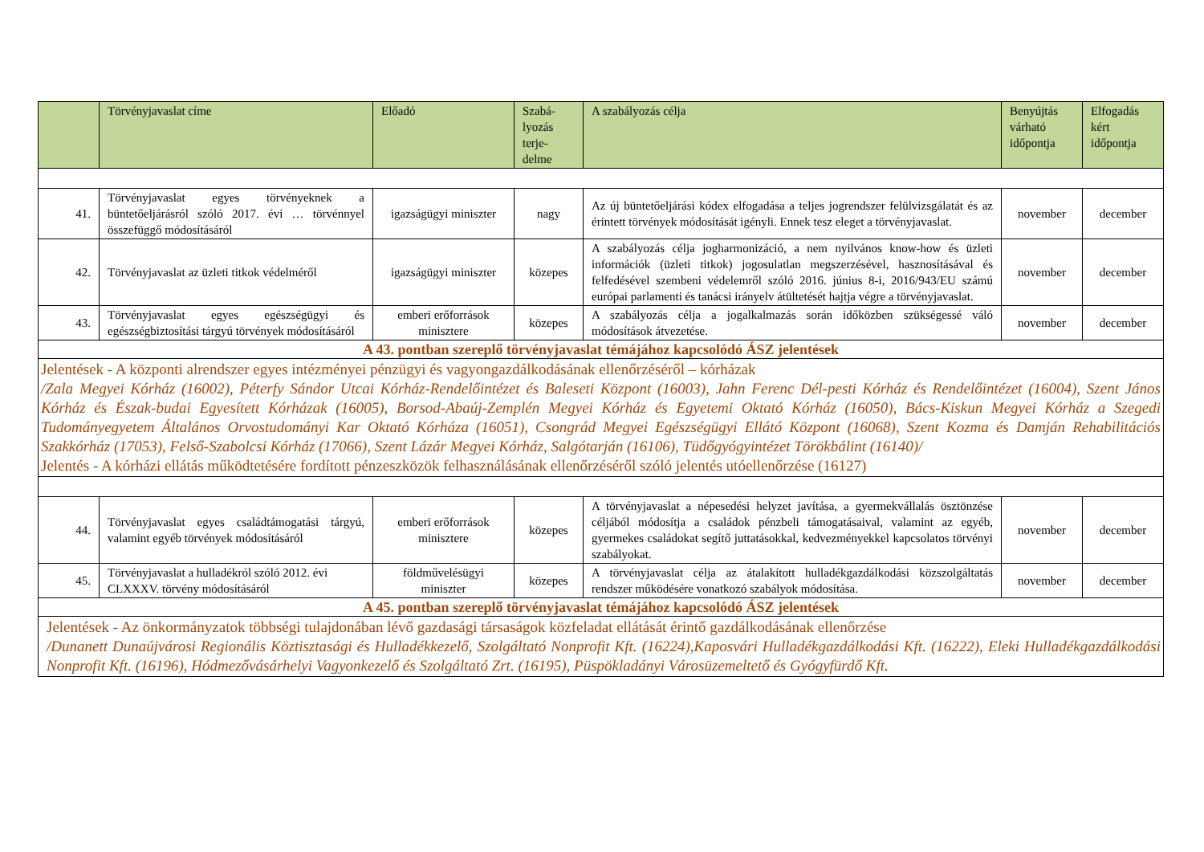| | Törvényjavaslat címe | Előadó | Szabá- lyozás terje- delme | A szabályozás célja | Benyújtás várható időpontja | Elfogadás kért időpontja |
| --- | --- | --- | --- | --- | --- | --- |
| 41. | Törvényjavaslat egyes törvényeknek a büntetőeljárásról szóló 2017. évi … törvénnyel összefüggő módosításáról | igazságügyi miniszter | nagy | Az új büntetőeljárási kódex elfogadása a teljes jogrendszer felülvizsgálatát és az érintett törvények módosítását igényli. Ennek tesz eleget a törvényjavaslat. | november | december |
| 42. | Törvényjavaslat az üzleti titkok védelméről | igazságügyi miniszter | közepes | A szabályozás célja jogharmonizáció, a nem nyilvános know-how és üzleti információk (üzleti titkok) jogosulatlan megszerzésével, hasznosításával és felfedésével szembeni védelemről szóló 2016. június 8-i, 2016/943/EU számú európai parlamenti és tanácsi irányelv átültetését hajtja végre a törvényjavaslat. | november | december |
| 43. | Törvényjavaslat egyes egészségügyi és egészségbiztosítási tárgyú törvények módosításáról | emberi erőforrások minisztere | közepes | A szabályozás célja a jogalkalmazás során időközben szükségessé váló módosítások átvezetése. | november | december |
| A 43. pontban szereplő törvényjavaslat témájához kapcsolódó ÁSZ jelentések | | | | | | |
| Jelentések - A központi alrendszer egyes intézményei pénzügyi és vagyongazdálkodásának ellenőrzéséről – kórházak /Zala Megyei Kórház (16002), Péterfy Sándor Utcai Kórház-Rendelőintézet és Baleseti Központ (16003), Jahn Ferenc Dél-pesti Kórház és Rendelőintézet (16004), Szent János Kórház és Észak-budai Egyesített Kórházak (16005), Borsod-Abaúj-Zemplén Megyei Kórház és Egyetemi Oktató Kórház (16050), Bács-Kiskun Megyei Kórház a Szegedi Tudományegyetem Általános Orvostudományi Kar Oktató Kórháza (16051), Csongrád Megyei Egészségügyi Ellátó Központ (16068), Szent Kozma és Damján Rehabilitációs Szakkórház (17053), Felső-Szabolcsi Kórház (17066), Szent Lázár Megyei Kórház, Salgótarján (16106), Tüdőgyógyintézet Törökbálint (16140)/ Jelentés - A kórházi ellátás működtetésére fordított pénzeszközök felhasználásának ellenőrzéséről szóló jelentés utóellenőrzése (16127) | | | | | | |
| 44. | Törvényjavaslat egyes családtámogatási tárgyú, valamint egyéb törvények módosításáról | emberi erőforrások minisztere | közepes | A törvényjavaslat a népesedési helyzet javítása, a gyermekvállalás ösztönzése céljából módosítja a családok pénzbeli támogatásaival, valamint az egyéb, gyermekes családokat segítő juttatásokkal, kedvezményekkel kapcsolatos törvényi szabályokat. | november | december |
| 45. | Törvényjavaslat a hulladékról szóló 2012. évi CLXXXV. törvény módosításáról | földművelésügyi miniszter | közepes | A törvényjavaslat célja az átalakított hulladékgazdálkodási közszolgáltatás rendszer működésére vonatkozó szabályok módosítása. | november | december |
| A 45. pontban szereplő törvényjavaslat témájához kapcsolódó ÁSZ jelentések | | | | | | |
| Jelentések - Az önkormányzatok többségi tulajdonában lévő gazdasági társaságok közfeladat ellátását érintő gazdálkodásának ellenőrzése /Dunanett Dunaújvárosi Regionális Köztisztasági és Hulladékkezelő, Szolgáltató Nonprofit Kft. (16224),Kaposvári Hulladékgazdálkodási Kft. (16222), Eleki Hulladékgazdálkodási Nonprofit Kft. (16196), Hódmezővásárhelyi Vagyonkezelő és Szolgáltató Zrt. (16195), Püspökladányi Városüzemeltető és Gyógyfürdő Kft. | | | | | | |